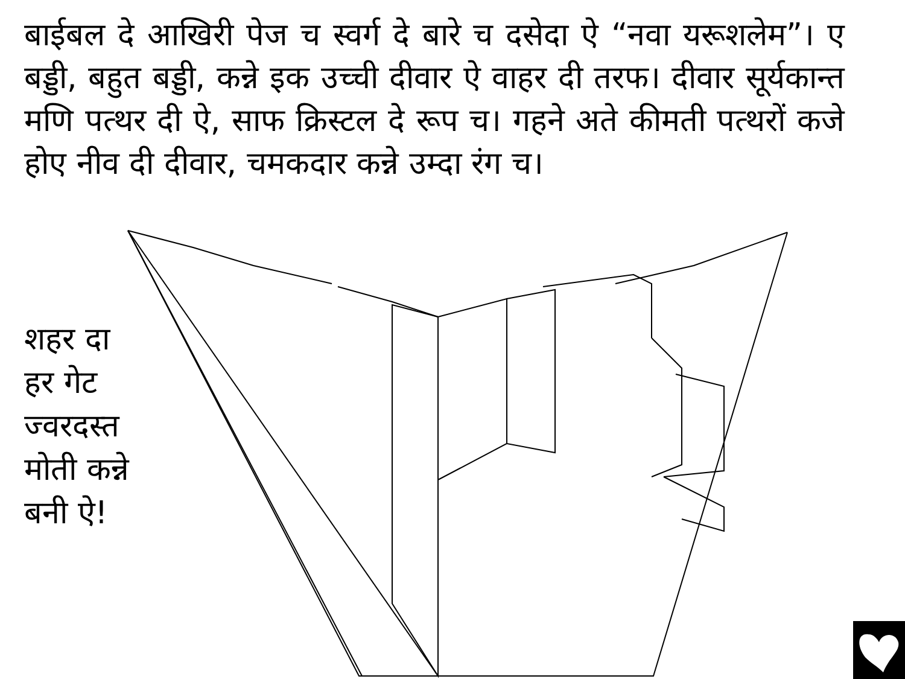बाईबल दे आखिरी पेज च स्वर्ग दे बारे च दसेदा ऐ “नवा यरूशलेम”। ए बड्डी, बहुत बड्डी, कन्ने इक उच्ची दीवार ऐ वाहर दी तरफ। दीवार सूर्यकान्त मणि पत्थर दी ऐ, साफ क्रिस्टल दे रूप च। गहने अते कीमती पत्थरों कजे होए नीव दी दीवार, चमकदार कन्ने उम्दा रंग च।
शहर दा
हर गेट
ज्वरदस्त
मोती कन्ने
बनी ऐ!